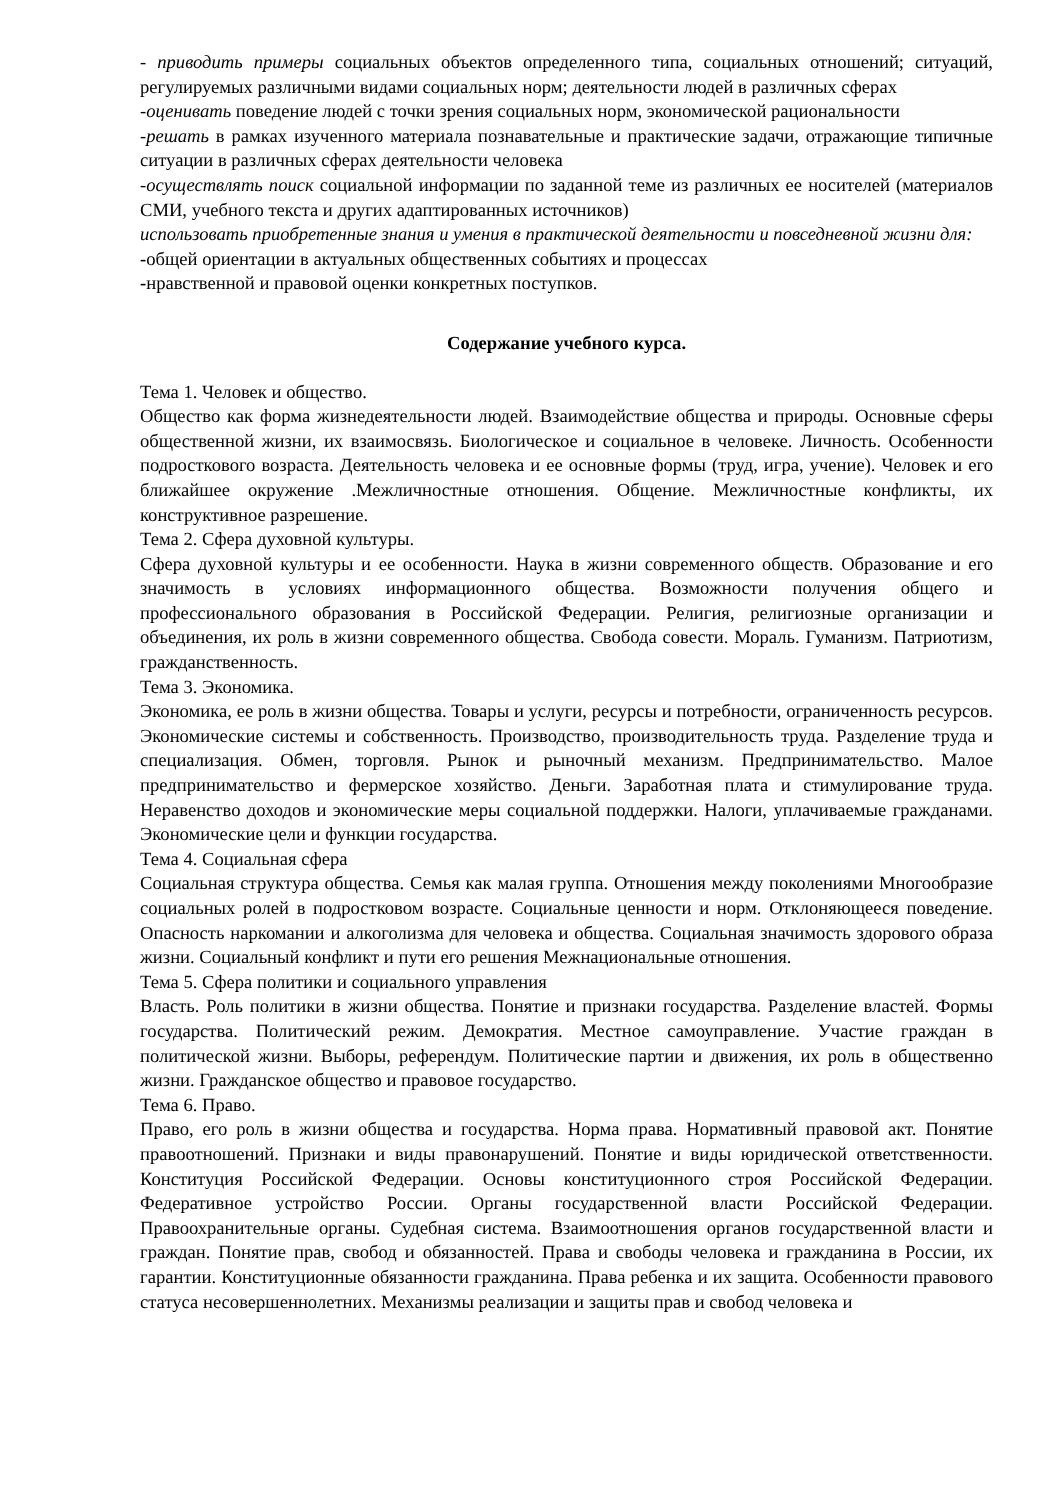- приводить примеры социальных объектов определенного типа, социальных отношений; ситуаций, регулируемых различными видами социальных норм; деятельности людей в различных сферах
-оценивать поведение людей с точки зрения социальных норм, экономической рациональности
-решать в рамках изученного материала познавательные и практические задачи, отражающие типичные ситуации в различных сферах деятельности человека
-осуществлять поиск социальной информации по заданной теме из различных ее носителей (материалов СМИ, учебного текста и других адаптированных источников)
использовать приобретенные знания и умения в практической деятельности и повседневной жизни для:
-общей ориентации в актуальных общественных событиях и процессах
-нравственной и правовой оценки конкретных поступков.
Содержание учебного курса.
Тема 1. Человек и общество.
Общество как форма жизнедеятельности людей. Взаимодействие общества и природы. Основные сферы общественной жизни, их взаимосвязь. Биологическое и социальное в человеке. Личность. Особенности подросткового возраста. Деятельность человека и ее основные формы (труд, игра, учение). Человек и его ближайшее окружение .Межличностные отношения. Общение. Межличностные конфликты, их конструктивное разрешение.
Тема 2. Сфера духовной культуры.
Сфера духовной культуры и ее особенности. Наука в жизни современного обществ. Образование и его значимость в условиях информационного общества. Возможности получения общего и профессионального образования в Российской Федерации. Религия, религиозные организации и объединения, их роль в жизни современного общества. Свобода совести. Мораль. Гуманизм. Патриотизм, гражданственность.
Тема 3. Экономика.
Экономика, ее роль в жизни общества. Товары и услуги, ресурсы и потребности, ограниченность ресурсов. Экономические системы и собственность. Производство, производительность труда. Разделение труда и специализация. Обмен, торговля. Рынок и рыночный механизм. Предпринимательство. Малое предпринимательство и фермерское хозяйство. Деньги. Заработная плата и стимулирование труда. Неравенство доходов и экономические меры социальной поддержки. Налоги, уплачиваемые гражданами. Экономические цели и функции государства.
Тема 4. Социальная сфера
Социальная структура общества. Семья как малая группа. Отношения между поколениями Многообразие социальных ролей в подростковом возрасте. Социальные ценности и норм. Отклоняющееся поведение. Опасность наркомании и алкоголизма для человека и общества. Социальная значимость здорового образа жизни. Социальный конфликт и пути его решения Межнациональные отношения.
Тема 5. Сфера политики и социального управления
Власть. Роль политики в жизни общества. Понятие и признаки государства. Разделение властей. Формы государства. Политический режим. Демократия. Местное самоуправление. Участие граждан в политической жизни. Выборы, референдум. Политические партии и движения, их роль в общественно жизни. Гражданское общество и правовое государство.
Тема 6. Право.
Право, его роль в жизни общества и государства. Норма права. Нормативный правовой акт. Понятие правоотношений. Признаки и виды правонарушений. Понятие и виды юридической ответственности. Конституция Российской Федерации. Основы конституционного строя Российской Федерации. Федеративное устройство России. Органы государственной власти Российской Федерации. Правоохранительные органы. Судебная система. Взаимоотношения органов государственной власти и граждан. Понятие прав, свобод и обязанностей. Права и свободы человека и гражданина в России, их гарантии. Конституционные обязанности гражданина. Права ребенка и их защита. Особенности правового статуса несовершеннолетних. Механизмы реализации и защиты прав и свобод человека и